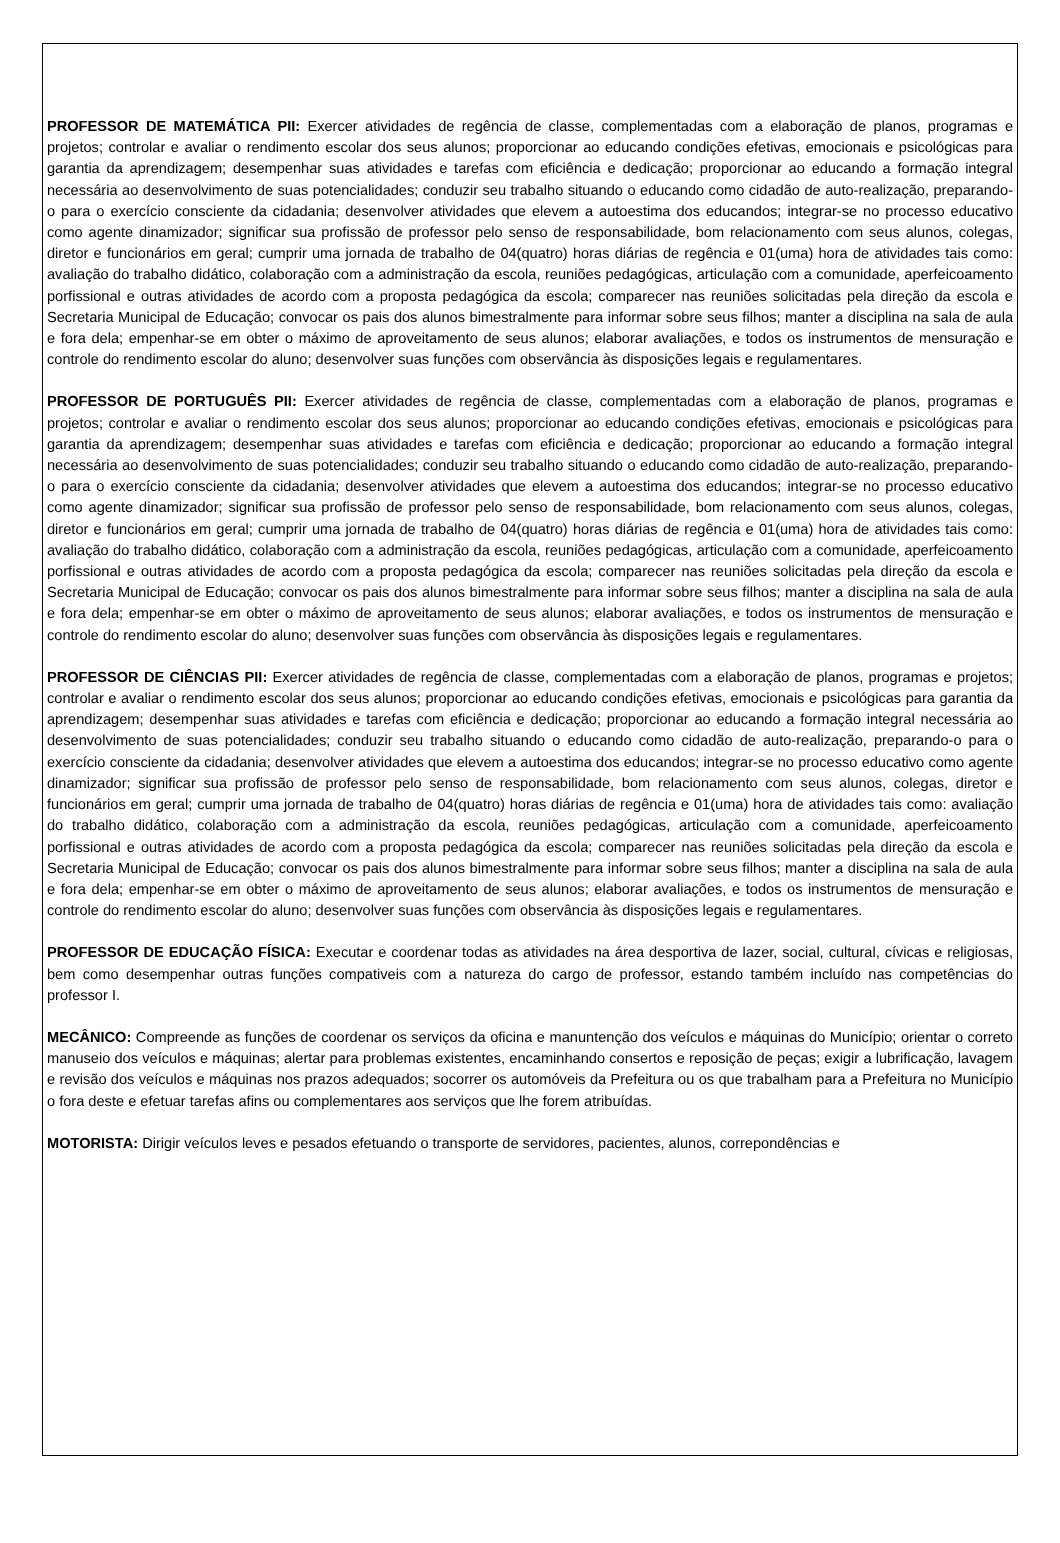PROFESSOR DE MATEMÁTICA PII: Exercer atividades de regência de classe, complementadas com a elaboração de planos, programas e projetos; controlar e avaliar o rendimento escolar dos seus alunos; proporcionar ao educando condições efetivas, emocionais e psicológicas para garantia da aprendizagem; desempenhar suas atividades e tarefas com eficiência e dedicação; proporcionar ao educando a formação integral necessária ao desenvolvimento de suas potencialidades; conduzir seu trabalho situando o educando como cidadão de auto-realização, preparando-o para o exercício consciente da cidadania; desenvolver atividades que elevem a autoestima dos educandos; integrar-se no processo educativo como agente dinamizador; significar sua profissão de professor pelo senso de responsabilidade, bom relacionamento com seus alunos, colegas, diretor e funcionários em geral; cumprir uma jornada de trabalho de 04(quatro) horas diárias de regência e 01(uma) hora de atividades tais como: avaliação do trabalho didático, colaboração com a administração da escola, reuniões pedagógicas, articulação com a comunidade, aperfeicoamento porfissional e outras atividades de acordo com a proposta pedagógica da escola; comparecer nas reuniões solicitadas pela direção da escola e Secretaria Municipal de Educação; convocar os pais dos alunos bimestralmente para informar sobre seus filhos; manter a disciplina na sala de aula e fora dela; empenhar-se em obter o máximo de aproveitamento de seus alunos; elaborar avaliações, e todos os instrumentos de mensuração e controle do rendimento escolar do aluno; desenvolver suas funções com observância às disposições legais e regulamentares.
PROFESSOR DE PORTUGUÊS PII: Exercer atividades de regência de classe, complementadas com a elaboração de planos, programas e projetos; controlar e avaliar o rendimento escolar dos seus alunos; proporcionar ao educando condições efetivas, emocionais e psicológicas para garantia da aprendizagem; desempenhar suas atividades e tarefas com eficiência e dedicação; proporcionar ao educando a formação integral necessária ao desenvolvimento de suas potencialidades; conduzir seu trabalho situando o educando como cidadão de auto-realização, preparando-o para o exercício consciente da cidadania; desenvolver atividades que elevem a autoestima dos educandos; integrar-se no processo educativo como agente dinamizador; significar sua profissão de professor pelo senso de responsabilidade, bom relacionamento com seus alunos, colegas, diretor e funcionários em geral; cumprir uma jornada de trabalho de 04(quatro) horas diárias de regência e 01(uma) hora de atividades tais como: avaliação do trabalho didático, colaboração com a administração da escola, reuniões pedagógicas, articulação com a comunidade, aperfeicoamento porfissional e outras atividades de acordo com a proposta pedagógica da escola; comparecer nas reuniões solicitadas pela direção da escola e Secretaria Municipal de Educação; convocar os pais dos alunos bimestralmente para informar sobre seus filhos; manter a disciplina na sala de aula e fora dela; empenhar-se em obter o máximo de aproveitamento de seus alunos; elaborar avaliações, e todos os instrumentos de mensuração e controle do rendimento escolar do aluno; desenvolver suas funções com observância às disposições legais e regulamentares.
PROFESSOR DE CIÊNCIAS PII: Exercer atividades de regência de classe, complementadas com a elaboração de planos, programas e projetos; controlar e avaliar o rendimento escolar dos seus alunos; proporcionar ao educando condições efetivas, emocionais e psicológicas para garantia da aprendizagem; desempenhar suas atividades e tarefas com eficiência e dedicação; proporcionar ao educando a formação integral necessária ao desenvolvimento de suas potencialidades; conduzir seu trabalho situando o educando como cidadão de auto-realização, preparando-o para o exercício consciente da cidadania; desenvolver atividades que elevem a autoestima dos educandos; integrar-se no processo educativo como agente dinamizador; significar sua profissão de professor pelo senso de responsabilidade, bom relacionamento com seus alunos, colegas, diretor e funcionários em geral; cumprir uma jornada de trabalho de 04(quatro) horas diárias de regência e 01(uma) hora de atividades tais como: avaliação do trabalho didático, colaboração com a administração da escola, reuniões pedagógicas, articulação com a comunidade, aperfeicoamento porfissional e outras atividades de acordo com a proposta pedagógica da escola; comparecer nas reuniões solicitadas pela direção da escola e Secretaria Municipal de Educação; convocar os pais dos alunos bimestralmente para informar sobre seus filhos; manter a disciplina na sala de aula e fora dela; empenhar-se em obter o máximo de aproveitamento de seus alunos; elaborar avaliações, e todos os instrumentos de mensuração e controle do rendimento escolar do aluno; desenvolver suas funções com observância às disposições legais e regulamentares.
PROFESSOR DE EDUCAÇÃO FÍSICA: Executar e coordenar todas as atividades na área desportiva de lazer, social, cultural, cívicas e religiosas, bem como desempenhar outras funções compativeis com a natureza do cargo de professor, estando também incluído nas competências do professor I.
MECÂNICO: Compreende as funções de coordenar os serviços da oficina e manuntenção dos veículos e máquinas do Município; orientar o correto manuseio dos veículos e máquinas; alertar para problemas existentes, encaminhando consertos e reposição de peças; exigir a lubrificação, lavagem e revisão dos veículos e máquinas nos prazos adequados; socorrer os automóveis da Prefeitura ou os que trabalham para a Prefeitura no Município o fora deste e efetuar tarefas afins ou complementares aos serviços que lhe forem atribuídas.
MOTORISTA: Dirigir veículos leves e pesados efetuando o transporte de servidores, pacientes, alunos, correpondências e